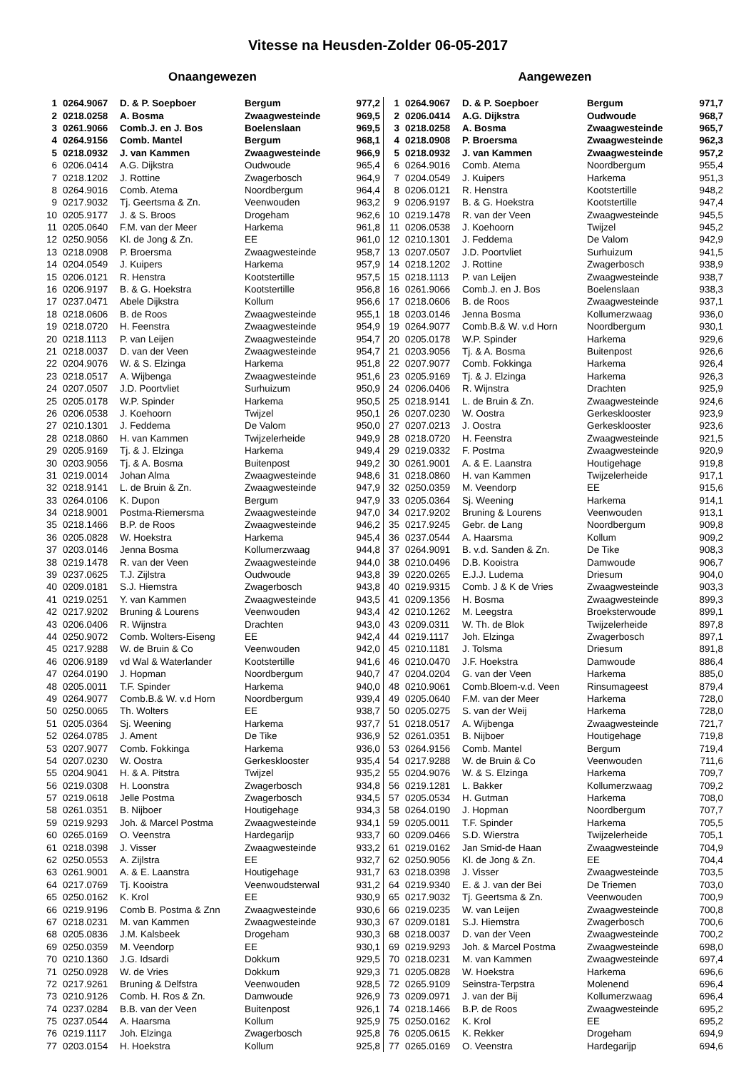Vitesse na Heusden-Zolder 06-05-2017
Onaangewezen
| 1 | 0264.9067 | D. & P. Soepboer | Bergum | 977,2 |
| 2 | 0218.0258 | A. Bosma | Zwaagwesteinde | 969,5 |
| 3 | 0261.9066 | Comb.J. en J. Bos | Boelenslaan | 969,5 |
| 4 | 0264.9156 | Comb. Mantel | Bergum | 968,1 |
| 5 | 0218.0932 | J. van Kammen | Zwaagwesteinde | 966,9 |
| 6 | 0206.0414 | A.G. Dijkstra | Oudwoude | 965,4 |
| 7 | 0218.1202 | J. Rottine | Zwagerbosch | 964,9 |
| 8 | 0264.9016 | Comb. Atema | Noordbergum | 964,4 |
| 9 | 0217.9032 | Tj. Geertsma & Zn. | Veenwouden | 963,2 |
| 10 | 0205.9177 | J. & S. Broos | Drogeham | 962,6 |
| 11 | 0205.0640 | F.M. van der Meer | Harkema | 961,8 |
| 12 | 0250.9056 | Kl. de Jong & Zn. | EE | 961,0 |
| 13 | 0218.0908 | P. Broersma | Zwaagwesteinde | 958,7 |
| 14 | 0204.0549 | J. Kuipers | Harkema | 957,9 |
| 15 | 0206.0121 | R. Henstra | Kootstertille | 957,5 |
| 16 | 0206.9197 | B. & G. Hoekstra | Kootstertille | 956,8 |
| 17 | 0237.0471 | Abele Dijkstra | Kollum | 956,6 |
| 18 | 0218.0606 | B. de Roos | Zwaagwesteinde | 955,1 |
| 19 | 0218.0720 | H. Feenstra | Zwaagwesteinde | 954,9 |
| 20 | 0218.1113 | P. van Leijen | Zwaagwesteinde | 954,7 |
| 21 | 0218.0037 | D. van der Veen | Zwaagwesteinde | 954,7 |
| 22 | 0204.9076 | W. & S. Elzinga | Harkema | 951,8 |
| 23 | 0218.0517 | A. Wijbenga | Zwaagwesteinde | 951,6 |
| 24 | 0207.0507 | J.D. Poortvliet | Surhuizum | 950,9 |
| 25 | 0205.0178 | W.P. Spinder | Harkema | 950,5 |
| 26 | 0206.0538 | J. Koehoorn | Twijzel | 950,1 |
| 27 | 0210.1301 | J. Feddema | De Valom | 950,0 |
| 28 | 0218.0860 | H. van Kammen | Twijzelerheide | 949,9 |
| 29 | 0205.9169 | Tj. & J. Elzinga | Harkema | 949,4 |
| 30 | 0203.9056 | Tj. & A. Bosma | Buitenpost | 949,2 |
| 31 | 0219.0014 | Johan Alma | Zwaagwesteinde | 948,6 |
| 32 | 0218.9141 | L. de Bruin & Zn. | Zwaagwesteinde | 947,9 |
| 33 | 0264.0106 | K. Dupon | Bergum | 947,9 |
| 34 | 0218.9001 | Postma-Riemersma | Zwaagwesteinde | 947,0 |
| 35 | 0218.1466 | B.P. de Roos | Zwaagwesteinde | 946,2 |
| 36 | 0205.0828 | W. Hoekstra | Harkema | 945,4 |
| 37 | 0203.0146 | Jenna Bosma | Kollumerzwaag | 944,8 |
| 38 | 0219.1478 | R. van der Veen | Zwaagwesteinde | 944,0 |
| 39 | 0237.0625 | T.J. Zijlstra | Oudwoude | 943,8 |
| 40 | 0209.0181 | S.J. Hiemstra | Zwagerbosch | 943,8 |
| 41 | 0219.0251 | Y. van Kammen | Zwaagwesteinde | 943,5 |
| 42 | 0217.9202 | Bruning & Lourens | Veenwouden | 943,4 |
| 43 | 0206.0406 | R. Wijnstra | Drachten | 943,0 |
| 44 | 0250.9072 | Comb. Wolters-Eiseng | EE | 942,4 |
| 45 | 0217.9288 | W. de Bruin & Co | Veenwouden | 942,0 |
| 46 | 0206.9189 | vd Wal & Waterlander | Kootstertille | 941,6 |
| 47 | 0264.0190 | J. Hopman | Noordbergum | 940,7 |
| 48 | 0205.0011 | T.F. Spinder | Harkema | 940,0 |
| 49 | 0264.9077 | Comb.B.& W. v.d Horn | Noordbergum | 939,4 |
| 50 | 0250.0065 | Th. Wolters | EE | 938,7 |
| 51 | 0205.0364 | Sj. Weening | Harkema | 937,7 |
| 52 | 0264.0785 | J. Ament | De Tike | 936,9 |
| 53 | 0207.9077 | Comb. Fokkinga | Harkema | 936,0 |
| 54 | 0207.0230 | W. Oostra | Gerkesklooster | 935,4 |
| 55 | 0204.9041 | H. & A. Pitstra | Twijzel | 935,2 |
| 56 | 0219.0308 | H. Loonstra | Zwagerbosch | 934,8 |
| 57 | 0219.0618 | Jelle Postma | Zwagerbosch | 934,5 |
| 58 | 0261.0351 | B. Nijboer | Houtigehage | 934,3 |
| 59 | 0219.9293 | Joh. & Marcel Postma | Zwaagwesteinde | 934,1 |
| 60 | 0265.0169 | O. Veenstra | Hardegarijp | 933,7 |
| 61 | 0218.0398 | J. Visser | Zwaagwesteinde | 933,2 |
| 62 | 0250.0553 | A. Zijlstra | EE | 932,7 |
| 63 | 0261.9001 | A. & E. Laanstra | Houtigehage | 931,7 |
| 64 | 0217.0769 | Tj. Kooistra | Veenwoudsterwal | 931,2 |
| 65 | 0250.0162 | K. Krol | EE | 930,9 |
| 66 | 0219.9196 | Comb B. Postma & Znn | Zwaagwesteinde | 930,6 |
| 67 | 0218.0231 | M. van Kammen | Zwaagwesteinde | 930,3 |
| 68 | 0205.0836 | J.M. Kalsbeek | Drogeham | 930,3 |
| 69 | 0250.0359 | M. Veendorp | EE | 930,1 |
| 70 | 0210.1360 | J.G. Idsardi | Dokkum | 929,5 |
| 71 | 0250.0928 | W. de Vries | Dokkum | 929,3 |
| 72 | 0217.9261 | Bruning & Delfstra | Veenwouden | 928,5 |
| 73 | 0210.9126 | Comb. H. Ros & Zn. | Damwoude | 926,9 |
| 74 | 0237.0284 | B.B. van der Veen | Buitenpost | 926,1 |
| 75 | 0237.0544 | A. Haarsma | Kollum | 925,9 |
| 76 | 0219.1117 | Joh. Elzinga | Zwagerbosch | 925,8 |
| 77 | 0203.0154 | H. Hoekstra | Kollum | 925,8 |
Aangewezen
| 1 | 0264.9067 | D. & P. Soepboer | Bergum | 971,7 |
| 2 | 0206.0414 | A.G. Dijkstra | Oudwoude | 968,7 |
| 3 | 0218.0258 | A. Bosma | Zwaagwesteinde | 965,7 |
| 4 | 0218.0908 | P. Broersma | Zwaagwesteinde | 962,3 |
| 5 | 0218.0932 | J. van Kammen | Zwaagwesteinde | 957,2 |
| 6 | 0264.9016 | Comb. Atema | Noordbergum | 955,4 |
| 7 | 0204.0549 | J. Kuipers | Harkema | 951,3 |
| 8 | 0206.0121 | R. Henstra | Kootstertille | 948,2 |
| 9 | 0206.9197 | B. & G. Hoekstra | Kootstertille | 947,4 |
| 10 | 0219.1478 | R. van der Veen | Zwaagwesteinde | 945,5 |
| 11 | 0206.0538 | J. Koehoorn | Twijzel | 945,2 |
| 12 | 0210.1301 | J. Feddema | De Valom | 942,9 |
| 13 | 0207.0507 | J.D. Poortvliet | Surhuizum | 941,5 |
| 14 | 0218.1202 | J. Rottine | Zwagerbosch | 938,9 |
| 15 | 0218.1113 | P. van Leijen | Zwaagwesteinde | 938,7 |
| 16 | 0261.9066 | Comb.J. en J. Bos | Boelenslaan | 938,3 |
| 17 | 0218.0606 | B. de Roos | Zwaagwesteinde | 937,1 |
| 18 | 0203.0146 | Jenna Bosma | Kollumerzwaag | 936,0 |
| 19 | 0264.9077 | Comb.B.& W. v.d Horn | Noordbergum | 930,1 |
| 20 | 0205.0178 | W.P. Spinder | Harkema | 929,6 |
| 21 | 0203.9056 | Tj. & A. Bosma | Buitenpost | 926,6 |
| 22 | 0207.9077 | Comb. Fokkinga | Harkema | 926,4 |
| 23 | 0205.9169 | Tj. & J. Elzinga | Harkema | 926,3 |
| 24 | 0206.0406 | R. Wijnstra | Drachten | 925,9 |
| 25 | 0218.9141 | L. de Bruin & Zn. | Zwaagwesteinde | 924,6 |
| 26 | 0207.0230 | W. Oostra | Gerkesklooster | 923,9 |
| 27 | 0207.0213 | J. Oostra | Gerkesklooster | 923,6 |
| 28 | 0218.0720 | H. Feenstra | Zwaagwesteinde | 921,5 |
| 29 | 0219.0332 | F. Postma | Zwaagwesteinde | 920,9 |
| 30 | 0261.9001 | A. & E. Laanstra | Houtigehage | 919,8 |
| 31 | 0218.0860 | H. van Kammen | Twijzelerheide | 917,1 |
| 32 | 0250.0359 | M. Veendorp | EE | 915,6 |
| 33 | 0205.0364 | Sj. Weening | Harkema | 914,1 |
| 34 | 0217.9202 | Bruning & Lourens | Veenwouden | 913,1 |
| 35 | 0217.9245 | Gebr. de Lang | Noordbergum | 909,8 |
| 36 | 0237.0544 | A. Haarsma | Kollum | 909,2 |
| 37 | 0264.9091 | B. v.d. Sanden & Zn. | De Tike | 908,3 |
| 38 | 0210.0496 | D.B. Kooistra | Damwoude | 906,7 |
| 39 | 0220.0265 | E.J.J. Ludema | Driesum | 904,0 |
| 40 | 0219.9315 | Comb. J & K de Vries | Zwaagwesteinde | 903,3 |
| 41 | 0209.1356 | H. Bosma | Zwaagwesteinde | 899,3 |
| 42 | 0210.1262 | M. Leegstra | Broeksterwoude | 899,1 |
| 43 | 0209.0311 | W. Th. de Blok | Twijzelerheide | 897,8 |
| 44 | 0219.1117 | Joh. Elzinga | Zwagerbosch | 897,1 |
| 45 | 0210.1181 | J. Tolsma | Driesum | 891,8 |
| 46 | 0210.0470 | J.F. Hoekstra | Damwoude | 886,4 |
| 47 | 0204.0204 | G. van der Veen | Harkema | 885,0 |
| 48 | 0210.9061 | Comb.Bloem-v.d. Veen | Rinsumageest | 879,4 |
| 49 | 0205.0640 | F.M. van der Meer | Harkema | 728,0 |
| 50 | 0205.0275 | S. van der Weij | Harkema | 728,0 |
| 51 | 0218.0517 | A. Wijbenga | Zwaagwesteinde | 721,7 |
| 52 | 0261.0351 | B. Nijboer | Houtigehage | 719,8 |
| 53 | 0264.9156 | Comb. Mantel | Bergum | 719,4 |
| 54 | 0217.9288 | W. de Bruin & Co | Veenwouden | 711,6 |
| 55 | 0204.9076 | W. & S. Elzinga | Harkema | 709,7 |
| 56 | 0219.1281 | L. Bakker | Kollumerzwaag | 709,2 |
| 57 | 0205.0534 | H. Gutman | Harkema | 708,0 |
| 58 | 0264.0190 | J. Hopman | Noordbergum | 707,7 |
| 59 | 0205.0011 | T.F. Spinder | Harkema | 705,5 |
| 60 | 0209.0466 | S.D. Wierstra | Twijzelerheide | 705,1 |
| 61 | 0219.0162 | Jan Smid-de Haan | Zwaagwesteinde | 704,9 |
| 62 | 0250.9056 | Kl. de Jong & Zn. | EE | 704,4 |
| 63 | 0218.0398 | J. Visser | Zwaagwesteinde | 703,5 |
| 64 | 0219.9340 | E. & J. van der Bei | De Triemen | 703,0 |
| 65 | 0217.9032 | Tj. Geertsma & Zn. | Veenwouden | 700,9 |
| 66 | 0219.0235 | W. van Leijen | Zwaagwesteinde | 700,8 |
| 67 | 0209.0181 | S.J. Hiemstra | Zwagerbosch | 700,6 |
| 68 | 0218.0037 | D. van der Veen | Zwaagwesteinde | 700,2 |
| 69 | 0219.9293 | Joh. & Marcel Postma | Zwaagwesteinde | 698,0 |
| 70 | 0218.0231 | M. van Kammen | Zwaagwesteinde | 697,4 |
| 71 | 0205.0828 | W. Hoekstra | Harkema | 696,6 |
| 72 | 0265.9109 | Seinstra-Terpstra | Molenend | 696,4 |
| 73 | 0209.0971 | J. van der Bij | Kollumerzwaag | 696,4 |
| 74 | 0218.1466 | B.P. de Roos | Zwaagwesteinde | 695,2 |
| 75 | 0250.0162 | K. Krol | EE | 695,2 |
| 76 | 0205.0615 | K. Rekker | Drogeham | 694,9 |
| 77 | 0265.0169 | O. Veenstra | Hardegarijp | 694,6 |